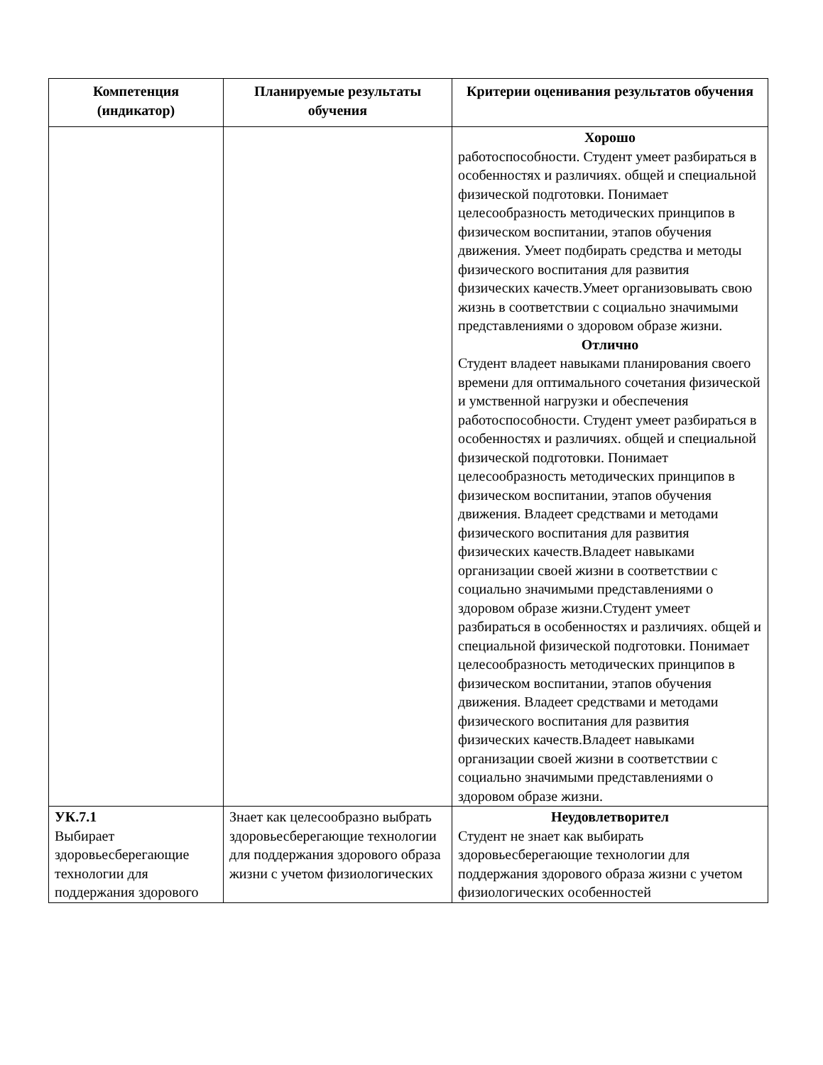| Компетенция (индикатор) | Планируемые результаты обучения | Критерии оценивания результатов обучения |
| --- | --- | --- |
| | | Хорошо работоспособности. Студент умеет разбираться в особенностях и различиях. общей и специальной физической подготовки. Понимает целесообразность методических принципов в физическом воспитании, этапов обучения движения. Умеет подбирать средства и методы физического воспитания для развития физических качеств.Умеет организовывать свою жизнь в соответствии с социально значимыми представлениями о здоровом образе жизни. Отлично Студент владеет навыками планирования своего времени для оптимального сочетания физической и умственной нагрузки и обеспечения работоспособности. Студент умеет разбираться в особенностях и различиях. общей и специальной физической подготовки. Понимает целесообразность методических принципов в физическом воспитании, этапов обучения движения. Владеет средствами и методами физического воспитания для развития физических качеств.Владеет навыками организации своей жизни в соответствии с социально значимыми представлениями о здоровом образе жизни.Студент умеет разбираться в особенностях и различиях. общей и специальной физической подготовки. Понимает целесообразность методических принципов в физическом воспитании, этапов обучения движения. Владеет средствами и методами физического воспитания для развития физических качеств.Владеет навыками организации своей жизни в соответствии с социально значимыми представлениями о здоровом образе жизни. |
| УК.7.1 Выбирает здоровьесберегающие технологии для поддержания здорового | Знает как целесообразно выбрать здоровьесберегающие технологии для поддержания здорового образа жизни с учетом физиологических | Неудовлетворител Студент не знает как выбирать здоровьесберегающие технологии для поддержания здорового образа жизни с учетом физиологических особенностей |